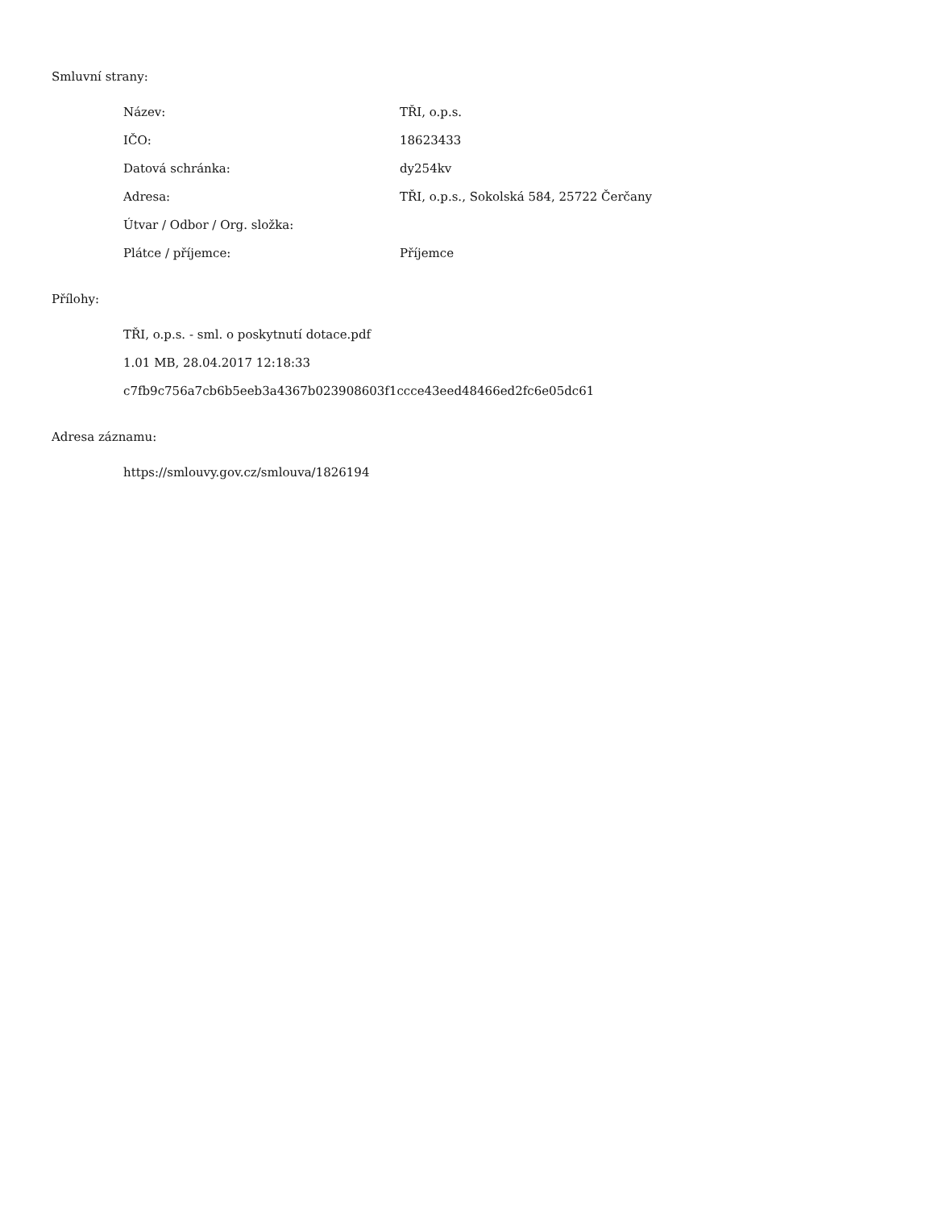Smluvní strany:
| Název: | TŘI, o.p.s. |
| IČO: | 18623433 |
| Datová schránka: | dy254kv |
| Adresa: | TŘI, o.p.s., Sokolská 584, 25722 Čerčany |
| Útvar / Odbor / Org. složka: | |
| Plátce / příjemce: | Příjemce |
Přílohy:
TŘI, o.p.s. - sml. o poskytnutí dotace.pdf
1.01 MB, 28.04.2017 12:18:33
c7fb9c756a7cb6b5eeb3a4367b023908603f1ccce43eed48466ed2fc6e05dc61
Adresa záznamu:
https://smlouvy.gov.cz/smlouva/1826194